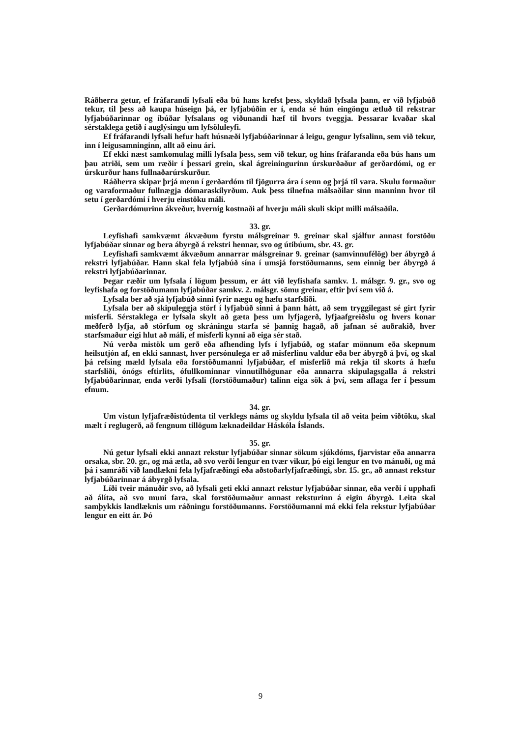Ráðherra getur, ef fráfarandi lyfsali eða bú hans krefst þess, skyldað lyfsala þann, er við lyfjabúð tekur, til þess að kaupa húseign þá, er lyfjabúðin er í, enda sé hún eingöngu ætluð til rekstrar lyfjabúðarinnar og íbúðar lyfsalans og viðunandi hæf til hvors tveggja. Þessarar kvaðar skal sérstaklega getið í auglýsingu um lyfsöluleyfi.
Ef fráfarandi lyfsali hefur haft húsnæði lyfjabúðarinnar á leigu, gengur lyfsalinn, sem við tekur, inn í leigusamninginn, allt að einu ári.
Ef ekki næst samkomulag milli lyfsala þess, sem við tekur, og hins fráfaranda eða bús hans um þau atriði, sem um ræðir í þessari grein, skal ágreiningurinn úrskurðaður af gerðardómi, og er úrskurður hans fullnaðarúrskurður.
Ráðherra skipar þrjá menn í gerðardóm til fjögurra ára í senn og þrjá til vara. Skulu formaður og varaformaður fullnægja dómaraskilyrðum. Auk þess tilnefna málsaðilar sinn manninn hvor til setu í gerðardómi í hverju einstöku máli.
Gerðardómurinn ákveður, hvernig kostnaði af hverju máli skuli skipt milli málsaðila.
33. gr.
Leyfishafi samkvæmt ákvæðum fyrstu málsgreinar 9. greinar skal sjálfur annast forstöðu lyfjabúðar sinnar og bera ábyrgð á rekstri hennar, svo og útibúum, sbr. 43. gr.
Leyfishafi samkvæmt ákvæðum annarrar málsgreinar 9. greinar (samvinnufélög) ber ábyrgð á rekstri lyfjabúðar. Hann skal fela lyfjabúð sína í umsjá forstöðumanns, sem einnig ber ábyrgð á rekstri lyfjabúðarinnar.
Þegar ræðir um lyfsala í lögum þessum, er átt við leyfishafa samkv. 1. málsgr. 9. gr., svo og leyfishafa og forstöðumann lyfjabúðar samkv. 2. málsgr. sömu greinar, eftir því sem við á.
Lyfsala ber að sjá lyfjabúð sinni fyrir nægu og hæfu starfsliði.
Lyfsala ber að skipuleggja störf í lyfjabúð sinni á þann hátt, að sem tryggilegast sé girt fyrir misferli. Sérstaklega er lyfsala skylt að gæta þess um lyfjagerð, lyfjaafgreiðslu og hvers konar meðferð lyfja, að störfum og skráningu starfa sé þannig hagað, að jafnan sé auðrakið, hver starfsmaður eigi hlut að máli, ef misferli kynni að eiga sér stað.
Nú verða mistök um gerð eða afhending lyfs í lyfjabúð, og stafar mönnum eða skepnum heilsutjón af, en ekki sannast, hver persónulega er að misferlinu valdur eða ber ábyrgð á því, og skal þá refsing mæld lyfsala eða forstöðumanni lyfjabúðar, ef misferlið má rekja til skorts á hæfu starfsliði, ónógs eftirlits, ófullkominnar vinnutilhögunar eða annarra skipulagsgalla á rekstri lyfjabúðarinnar, enda verði lyfsali (forstöðumaður) talinn eiga sök á því, sem aflaga fer í þessum efnum.
34. gr.
Um vistun lyfjafræðistúdenta til verklegs náms og skyldu lyfsala til að veita þeim viðtöku, skal mælt í reglugerð, að fengnum tillögum læknadeildar Háskóla Íslands.
35. gr.
Nú getur lyfsali ekki annazt rekstur lyfjabúðar sinnar sökum sjúkdóms, fjarvistar eða annarra orsaka, sbr. 20. gr., og má ætla, að svo verði lengur en tvær vikur, þó eigi lengur en tvo mánuði, og má þá í samráði við landlækni fela lyfjafræðingi eða aðstoðarlyfjafræðingi, sbr. 15. gr., að annast rekstur lyfjabúðarinnar á ábyrgð lyfsala.
Líði tveir mánuðir svo, að lyfsali geti ekki annazt rekstur lyfjabúðar sinnar, eða verði í upphafi að álíta, að svo muni fara, skal forstöðumaður annast reksturinn á eigin ábyrgð. Leita skal samþykkis landlæknis um ráðningu forstöðumanns. Forstöðumanni má ekki fela rekstur lyfjabúðar lengur en eitt ár. Þó
9